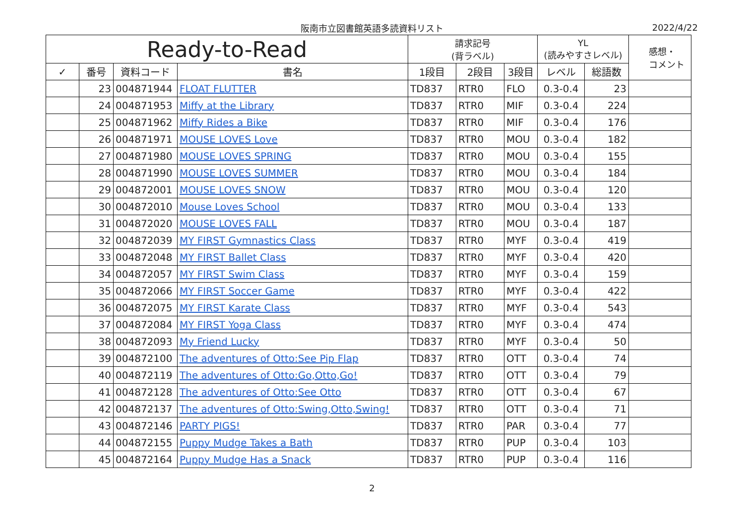阪南市立図書館英語多読資料リスト 2022/4/22
| Ready-to-Read | | | | 請求記号 (背ラベル) | | | YL (読みやすさレベル) | | 感想・ コメント |
| --- | --- | --- | --- | --- | --- | --- | --- | --- | --- |
| ✓ | 番号 | 資料コード | 書名 | 1段目 | 2段目 | 3段目 | レベル | 総語数 | |
| | 23 | 004871944 | FLOAT FLUTTER | TD837 | RTR0 | FLO | 0.3-0.4 | 23 | |
| | 24 | 004871953 | Miffy at the Library | TD837 | RTR0 | MIF | 0.3-0.4 | 224 | |
| | 25 | 004871962 | Miffy Rides a Bike | TD837 | RTR0 | MIF | 0.3-0.4 | 176 | |
| | 26 | 004871971 | MOUSE LOVES Love | TD837 | RTR0 | MOU | 0.3-0.4 | 182 | |
| | 27 | 004871980 | MOUSE LOVES SPRING | TD837 | RTR0 | MOU | 0.3-0.4 | 155 | |
| | 28 | 004871990 | MOUSE LOVES SUMMER | TD837 | RTR0 | MOU | 0.3-0.4 | 184 | |
| | 29 | 004872001 | MOUSE LOVES SNOW | TD837 | RTR0 | MOU | 0.3-0.4 | 120 | |
| | 30 | 004872010 | Mouse Loves School | TD837 | RTR0 | MOU | 0.3-0.4 | 133 | |
| | 31 | 004872020 | MOUSE LOVES FALL | TD837 | RTR0 | MOU | 0.3-0.4 | 187 | |
| | 32 | 004872039 | MY FIRST Gymnastics Class | TD837 | RTR0 | MYF | 0.3-0.4 | 419 | |
| | 33 | 004872048 | MY FIRST Ballet Class | TD837 | RTR0 | MYF | 0.3-0.4 | 420 | |
| | 34 | 004872057 | MY FIRST Swim Class | TD837 | RTR0 | MYF | 0.3-0.4 | 159 | |
| | 35 | 004872066 | MY FIRST Soccer Game | TD837 | RTR0 | MYF | 0.3-0.4 | 422 | |
| | 36 | 004872075 | MY FIRST Karate Class | TD837 | RTR0 | MYF | 0.3-0.4 | 543 | |
| | 37 | 004872084 | MY FIRST Yoga Class | TD837 | RTR0 | MYF | 0.3-0.4 | 474 | |
| | 38 | 004872093 | My Friend Lucky | TD837 | RTR0 | MYF | 0.3-0.4 | 50 | |
| | 39 | 004872100 | The adventures of Otto:See Pip Flap | TD837 | RTR0 | OTT | 0.3-0.4 | 74 | |
| | 40 | 004872119 | The adventures of Otto:Go,Otto,Go! | TD837 | RTR0 | OTT | 0.3-0.4 | 79 | |
| | 41 | 004872128 | The adventures of Otto:See Otto | TD837 | RTR0 | OTT | 0.3-0.4 | 67 | |
| | 42 | 004872137 | The adventures of Otto:Swing,Otto,Swing! | TD837 | RTR0 | OTT | 0.3-0.4 | 71 | |
| | 43 | 004872146 | PARTY PIGS! | TD837 | RTR0 | PAR | 0.3-0.4 | 77 | |
| | 44 | 004872155 | Puppy Mudge Takes a Bath | TD837 | RTR0 | PUP | 0.3-0.4 | 103 | |
| | 45 | 004872164 | Puppy Mudge Has a Snack | TD837 | RTR0 | PUP | 0.3-0.4 | 116 | |
2